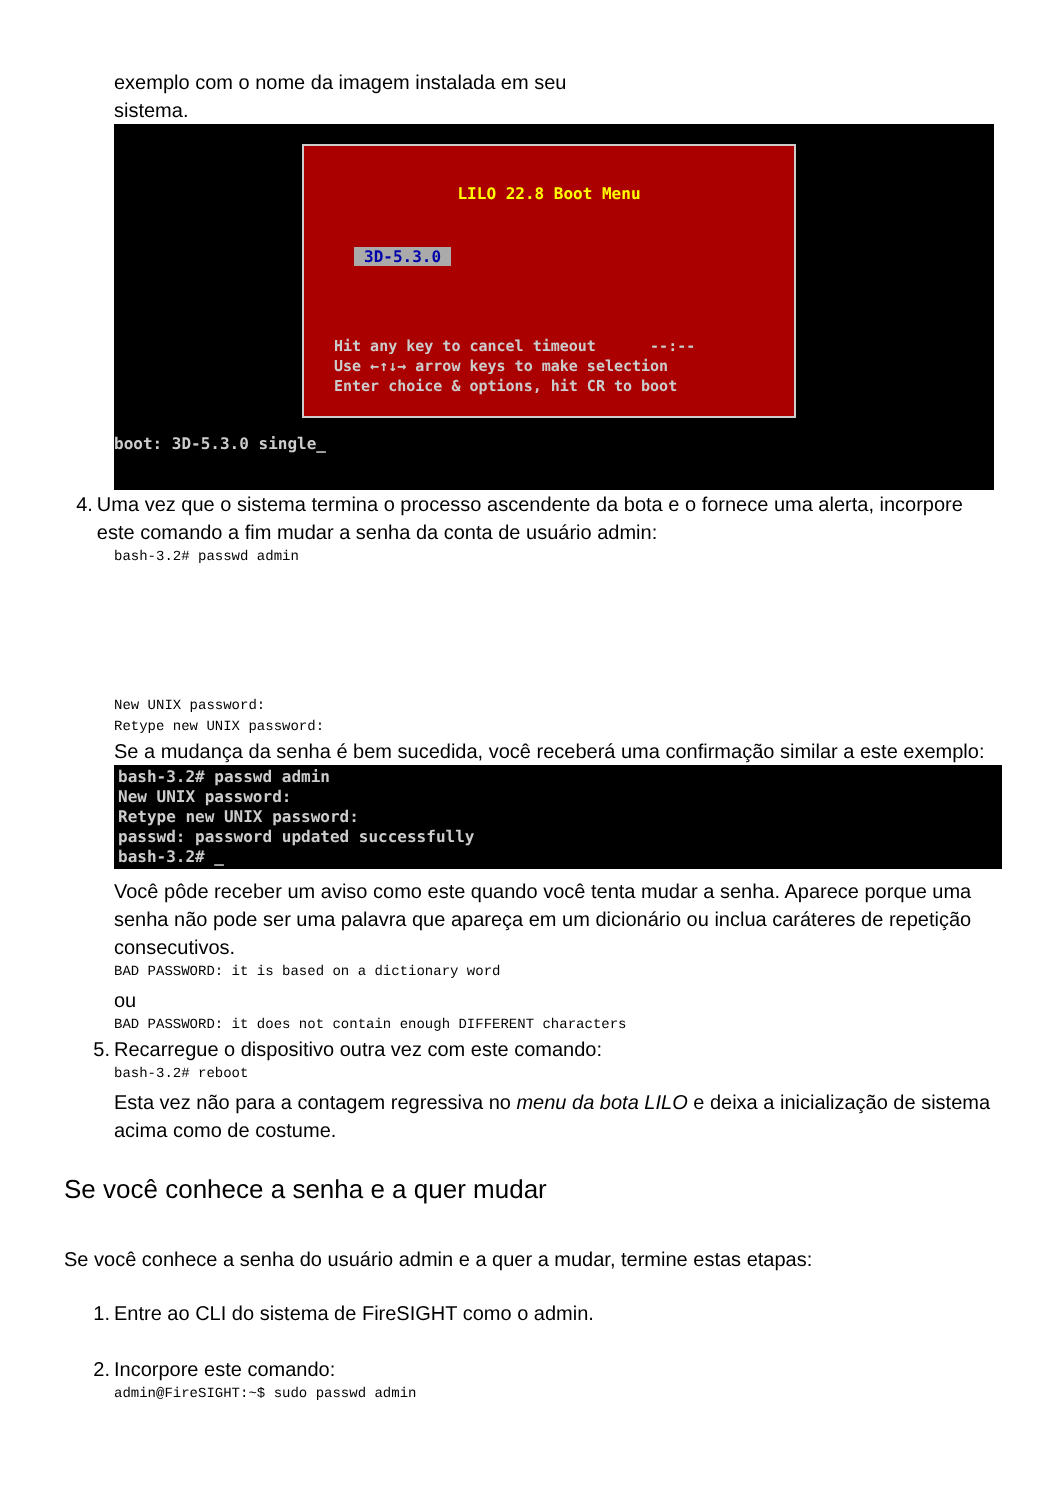exemplo com o nome da imagem instalada em seu
sistema.
LILO 22.8 Boot Menu
3D-5.3.0
Hit any key to cancel timeout --:-- Use ←↑↓→ arrow keys to make selection Enter choice & options, hit CR to boot
boot: 3D-5.3.0 single_
4. Uma vez que o sistema termina o processo ascendente da bota e o fornece uma alerta, incorpore este comando a fim mudar a senha da conta de usuário admin:
bash-3.2# passwd admin
New UNIX password:
Retype new UNIX password:
Se a mudança da senha é bem sucedida, você receberá uma confirmação similar a este exemplo:
bash-3.2# passwd admin New UNIX password: Retype new UNIX password: passwd: password updated successfully bash-3.2# _
Você pôde receber um aviso como este quando você tenta mudar a senha. Aparece porque uma senha não pode ser uma palavra que apareça em um dicionário ou inclua caráteres de repetição consecutivos.
BAD PASSWORD: it is based on a dictionary word
ou
BAD PASSWORD: it does not contain enough DIFFERENT characters
5. Recarregue o dispositivo outra vez com este comando:
bash-3.2# reboot
Esta vez não para a contagem regressiva no menu da bota LILO e deixa a inicialização de sistema acima como de costume.
Se você conhece a senha e a quer mudar
Se você conhece a senha do usuário admin e a quer a mudar, termine estas etapas:
1. Entre ao CLI do sistema de FireSIGHT como o admin.
2. Incorpore este comando:
admin@FireSIGHT:~$ sudo passwd admin